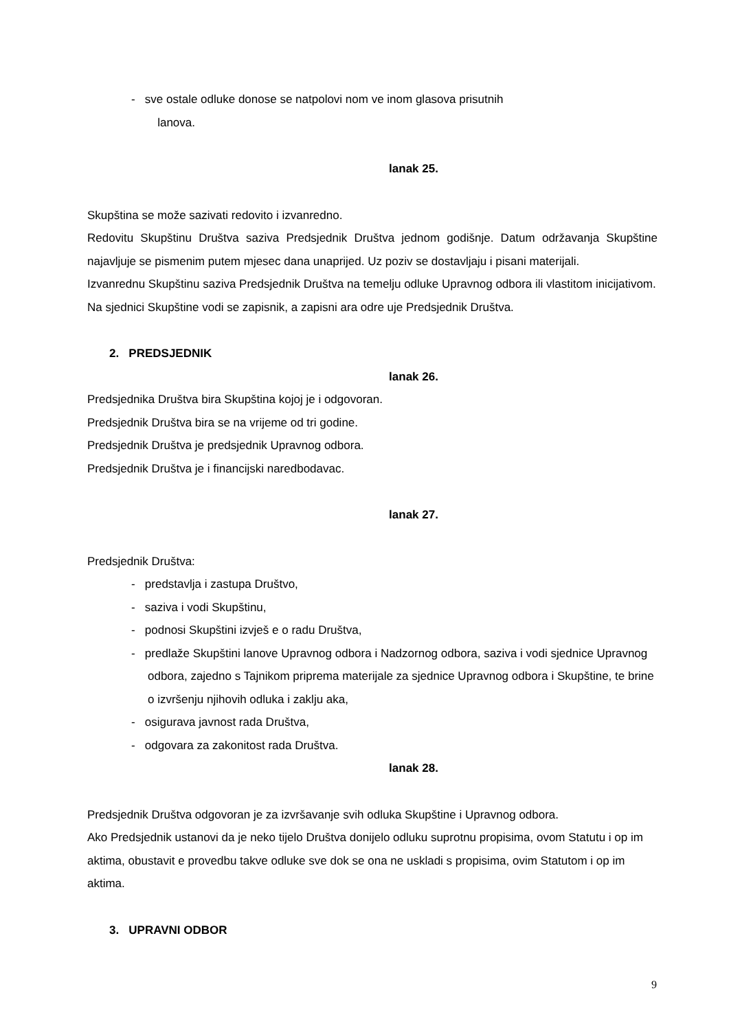- sve ostale odluke donose se natpolovi nom ve inom glasova prisutnih
lanova.
lanak 25.
Skupština se može sazivati redovito i izvanredno.
Redovitu Skupštinu Društva saziva Predsjednik Društva jednom godišnje. Datum održavanja Skupštine najavljuje se pismenim putem mjesec dana unaprijed. Uz poziv se dostavljaju i pisani materijali.
Izvanrednu Skupštinu saziva Predsjednik Društva na temelju odluke Upravnog odbora ili vlastitom inicijativom.
Na sjednici Skupštine vodi se zapisnik, a zapisni ara odre uje Predsjednik Društva.
2. PREDSJEDNIK
lanak 26.
Predsjednika Društva bira Skupština kojoj je i odgovoran.
Predsjednik Društva bira se na vrijeme od tri godine.
Predsjednik Društva je predsjednik Upravnog odbora.
Predsjednik Društva je i financijski naredbodavac.
lanak 27.
Predsjednik Društva:
- predstavlja i zastupa Društvo,
- saziva i vodi Skupštinu,
- podnosi Skupštini izvješ e o radu Društva,
- predlaže Skupštini lanove Upravnog odbora i Nadzornog odbora, saziva i vodi sjednice Upravnog odbora, zajedno s Tajnikom priprema materijale za sjednice Upravnog odbora i Skupštine, te brine o izvršenju njihovih odluka i zaklju aka,
- osigurava javnost rada Društva,
- odgovara za zakonitost rada Društva.
lanak 28.
Predsjednik Društva odgovoran je za izvršavanje svih odluka Skupštine i Upravnog odbora.
Ako Predsjednik ustanovi da je neko tijelo Društva donijelo odluku suprotnu propisima, ovom Statutu i op im aktima, obustavit e provedbu takve odluke sve dok se ona ne uskladi s propisima, ovim Statutom i op im aktima.
3. UPRAVNI ODBOR
9